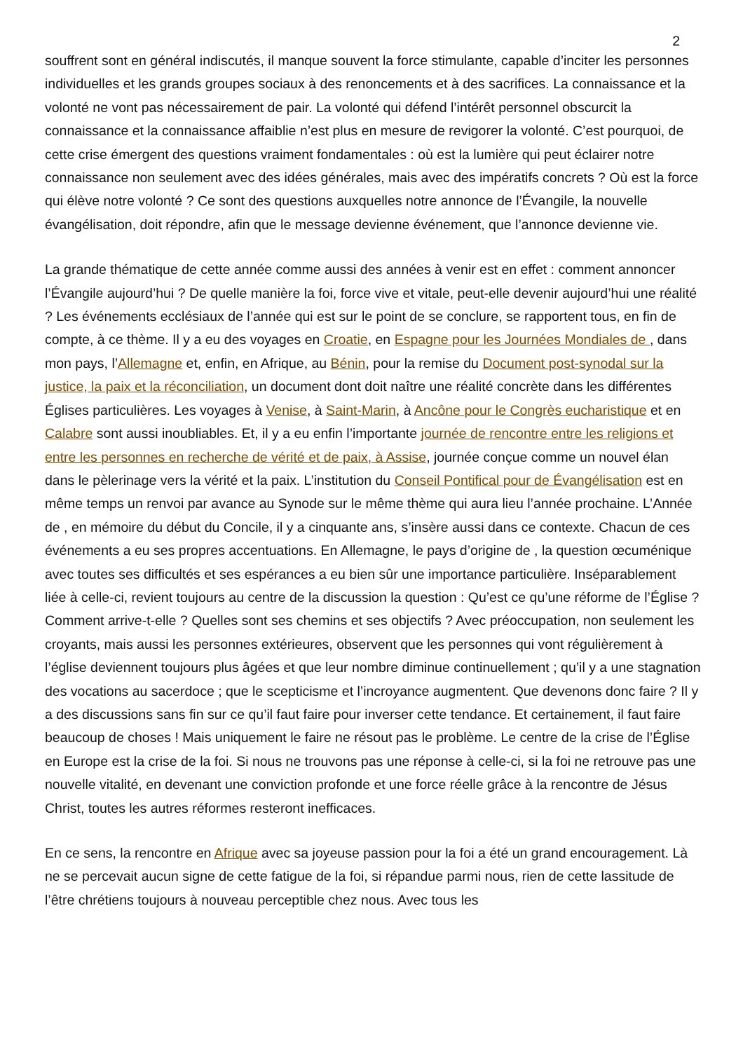2
souffrent sont en général indiscutés, il manque souvent la force stimulante, capable d’inciter les personnes individuelles et les grands groupes sociaux à des renoncements et à des sacrifices. La connaissance et la volonté ne vont pas nécessairement de pair. La volonté qui défend l’intérêt personnel obscurcit la connaissance et la connaissance affaiblie n’est plus en mesure de revigorer la volonté. C’est pourquoi, de cette crise émergent des questions vraiment fondamentales : où est la lumière qui peut éclairer notre connaissance non seulement avec des idées générales, mais avec des impératifs concrets ? Où est la force qui élève notre volonté ? Ce sont des questions auxquelles notre annonce de l’Évangile, la nouvelle évangélisation, doit répondre, afin que le message devienne événement, que l’annonce devienne vie.
La grande thématique de cette année comme aussi des années à venir est en effet : comment annoncer l’Évangile aujourd’hui ? De quelle manière la foi, force vive et vitale, peut-elle devenir aujourd’hui une réalité ? Les événements ecclésiaux de l’année qui est sur le point de se conclure, se rapportent tous, en fin de compte, à ce thème. Il y a eu des voyages en Croatie, en Espagne pour les Journées Mondiales de , dans mon pays, l’Allemagne et, enfin, en Afrique, au Bénin, pour la remise du Document post-synodal sur la justice, la paix et la réconciliation, un document dont doit naître une réalité concrète dans les différentes Églises particulières. Les voyages à Venise, à Saint-Marin, à Ancône pour le Congrès eucharistique et en Calabre sont aussi inoubliables. Et, il y a eu enfin l’importante journée de rencontre entre les religions et entre les personnes en recherche de vérité et de paix, à Assise, journée conçue comme un nouvel élan dans le pèlerinage vers la vérité et la paix. L’institution du Conseil Pontifical pour de Évangélisation est en même temps un renvoi par avance au Synode sur le même thème qui aura lieu l’année prochaine. L’Année de , en mémoire du début du Concile, il y a cinquante ans, s’insère aussi dans ce contexte. Chacun de ces événements a eu ses propres accentuations. En Allemagne, le pays d’origine de , la question œcuménique avec toutes ses difficultés et ses espérances a eu bien sûr une importance particulière. Inséparablement liée à celle-ci, revient toujours au centre de la discussion la question : Qu’est ce qu’une réforme de l’Église ? Comment arrive-t-elle ? Quelles sont ses chemins et ses objectifs ? Avec préoccupation, non seulement les croyants, mais aussi les personnes extérieures, observent que les personnes qui vont régulièrement à l’église deviennent toujours plus âgées et que leur nombre diminue continuellement ; qu’il y a une stagnation des vocations au sacerdoce ; que le scepticisme et l’incroyance augmentent. Que devenons donc faire ? Il y a des discussions sans fin sur ce qu’il faut faire pour inverser cette tendance. Et certainement, il faut faire beaucoup de choses ! Mais uniquement le faire ne résout pas le problème. Le centre de la crise de l’Église en Europe est la crise de la foi. Si nous ne trouvons pas une réponse à celle-ci, si la foi ne retrouve pas une nouvelle vitalité, en devenant une conviction profonde et une force réelle grâce à la rencontre de Jésus Christ, toutes les autres réformes resteront inefficaces.
En ce sens, la rencontre en Afrique avec sa joyeuse passion pour la foi a été un grand encouragement. Là ne se percevait aucun signe de cette fatigue de la foi, si répandue parmi nous, rien de cette lassitude de l’être chrétiens toujours à nouveau perceptible chez nous. Avec tous les